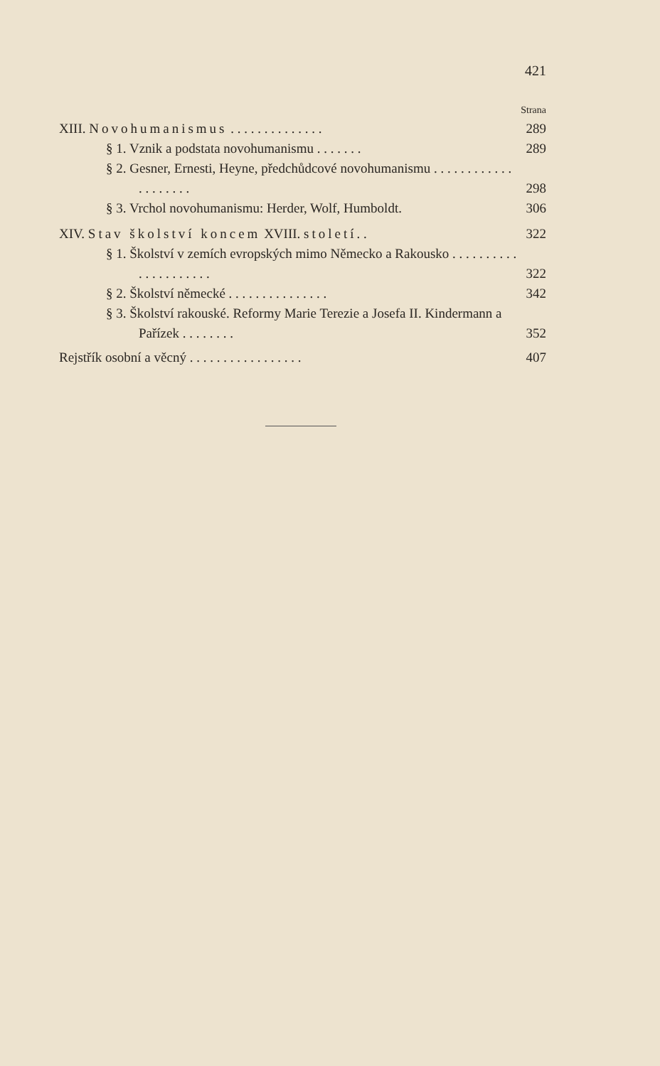421
Strana
XIII. Novohumanismus . . . . . . . . . . . . . . 289
§ 1. Vznik a podstata novohumanismu . . . . . . . 289
§ 2. Gesner, Ernesti, Heyne, předchůdcové novohumanismu . . . . . . . . . . . . . . . . . . . . 298
§ 3. Vrchol novohumanismu: Herder, Wolf, Humboldt. 306
XIV. Stav školství koncem XVIII. století. . 322
§ 1. Školství v zemích evropských mimo Německo a Rakousko . . . . . . . . . . . . . . . . . . . . . 322
§ 2. Školství německé . . . . . . . . . . . . . . . 342
§ 3. Školství rakouské. Reformy Marie Terezie a Josefa II. Kindermann a Pařízek . . . . . . . . 352
Rejstřík osobní a věcný . . . . . . . . . . . . . . . . . 407